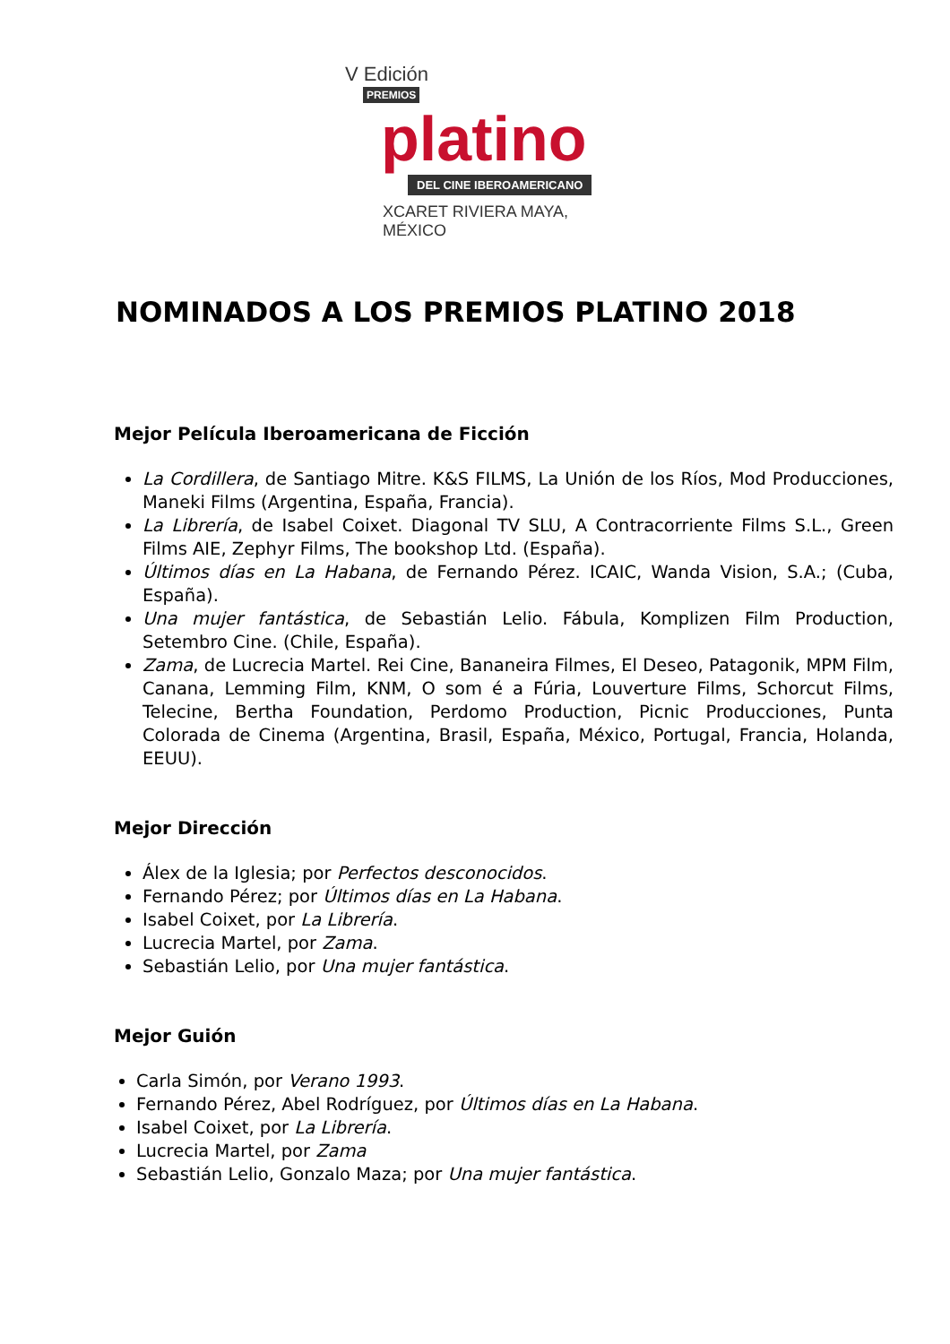V Edición
PREMIOS
platino
DEL CINE IBEROAMERICANO
XCARET RIVIERA MAYA, MÉXICO
NOMINADOS A LOS PREMIOS PLATINO 2018
Mejor Película Iberoamericana de Ficción
La Cordillera, de Santiago Mitre. K&S FILMS, La Unión de los Ríos, Mod Producciones, Maneki Films (Argentina, España, Francia).
La Librería, de Isabel Coixet. Diagonal TV SLU, A Contracorriente Films S.L., Green Films AIE, Zephyr Films, The bookshop Ltd. (España).
Últimos días en La Habana, de Fernando Pérez. ICAIC, Wanda Vision, S.A.; (Cuba, España).
Una mujer fantástica, de Sebastián Lelio. Fábula, Komplizen Film Production, Setembro Cine. (Chile, España).
Zama, de Lucrecia Martel. Rei Cine, Bananeira Filmes, El Deseo, Patagonik, MPM Film, Canana, Lemming Film, KNM, O som é a Fúria, Louverture Films, Schorcut Films, Telecine, Bertha Foundation, Perdomo Production, Picnic Producciones, Punta Colorada de Cinema (Argentina, Brasil, España, México, Portugal, Francia, Holanda, EEUU).
Mejor Dirección
Álex de la Iglesia; por Perfectos desconocidos.
Fernando Pérez; por Últimos días en La Habana.
Isabel Coixet, por La Librería.
Lucrecia Martel, por Zama.
Sebastián Lelio, por Una mujer fantástica.
Mejor Guión
Carla Simón, por Verano 1993.
Fernando Pérez, Abel Rodríguez, por Últimos días en La Habana.
Isabel Coixet, por La Librería.
Lucrecia Martel, por Zama
Sebastián Lelio, Gonzalo Maza; por Una mujer fantástica.